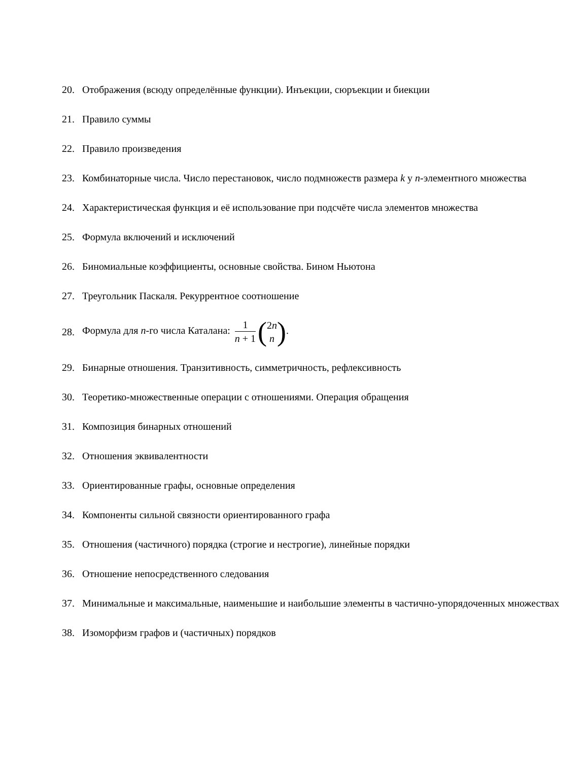20. Отображения (всюду определённые функции). Инъекции, сюръекции и биекции
21. Правило суммы
22. Правило произведения
23. Комбинаторные числа. Число перестановок, число подмножеств размера k у n-элементного множества
24. Характеристическая функция и её использование при подсчёте числа элементов множества
25. Формула включений и исключений
26. Биномиальные коэффициенты, основные свойства. Бином Ньютона
27. Треугольник Паскаля. Рекуррентное соотношение
28.
Формула для n-го числа Каталана: 1 n + 1 (2n n).
29. Бинарные отношения. Транзитивность, симметричность, рефлексивность
30. Теоретико-множественные операции с отношениями. Операция обращения
31. Композиция бинарных отношений
32. Отношения эквивалентности
33. Ориентированные графы, основные определения
34. Компоненты сильной связности ориентированного графа
35. Отношения (частичного) порядка (строгие и нестрогие), линейные порядки
36. Отношение непосредственного следования
37. Минимальные и максимальные, наименьшие и наибольшие элементы в частично-упорядоченных множествах
38. Изоморфизм графов и (частичных) порядков